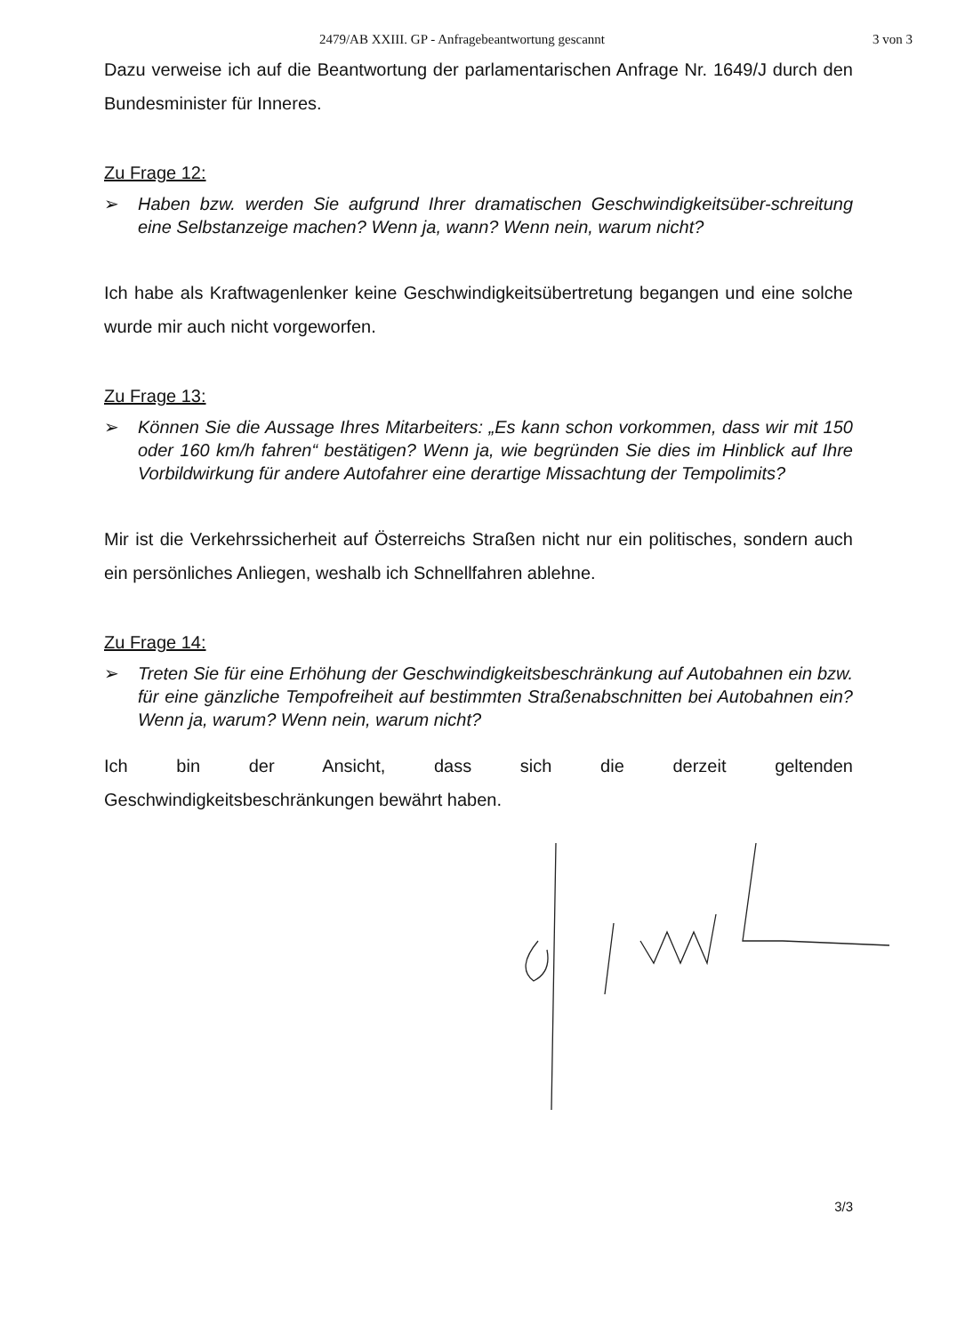2479/AB XXIII. GP - Anfragebeantwortung gescannt 3 von 3
Dazu verweise ich auf die Beantwortung der parlamentarischen Anfrage Nr. 1649/J durch den Bundesminister für Inneres.
Zu Frage 12:
➢ Haben bzw. werden Sie aufgrund Ihrer dramatischen Geschwindigkeitsüber-schreitung eine Selbstanzeige machen? Wenn ja, wann? Wenn nein, warum nicht?
Ich habe als Kraftwagenlenker keine Geschwindigkeitsübertretung begangen und eine solche wurde mir auch nicht vorgeworfen.
Zu Frage 13:
➢ Können Sie die Aussage Ihres Mitarbeiters: „Es kann schon vorkommen, dass wir mit 150 oder 160 km/h fahren“ bestätigen? Wenn ja, wie begründen Sie dies im Hinblick auf Ihre Vorbildwirkung für andere Autofahrer eine derartige Missachtung der Tempolimits?
Mir ist die Verkehrssicherheit auf Österreichs Straßen nicht nur ein politisches, sondern auch ein persönliches Anliegen, weshalb ich Schnellfahren ablehne.
Zu Frage 14:
➢ Treten Sie für eine Erhöhung der Geschwindigkeitsbeschränkung auf Autobahnen ein bzw. für eine gänzliche Tempofreiheit auf bestimmten Straßenabschnitten bei Autobahnen ein? Wenn ja, warum? Wenn nein, warum nicht?
Ich bin der Ansicht, dass sich die derzeit geltenden
Geschwindigkeitsbeschränkungen bewährt haben.
3/3